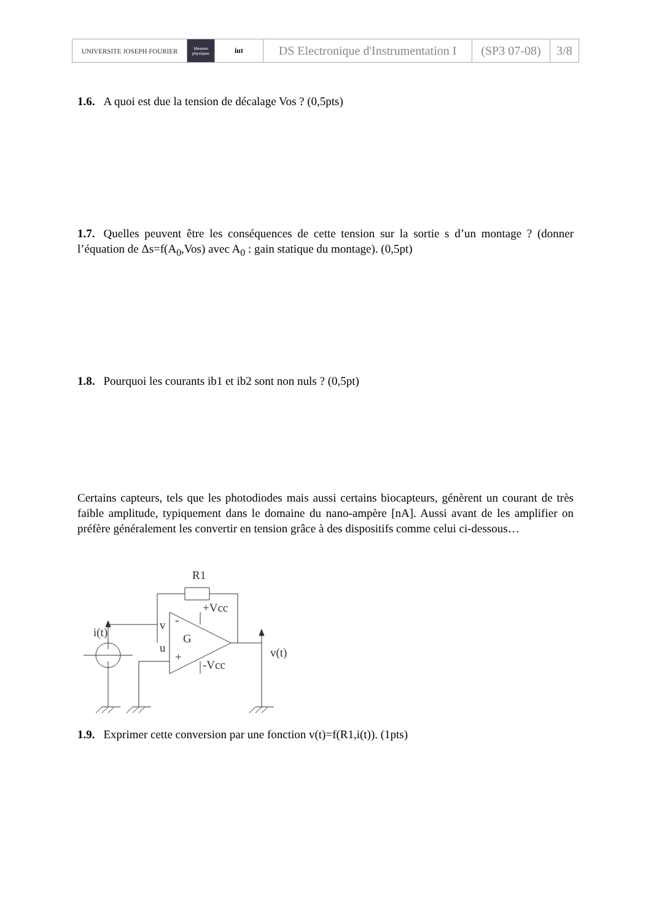| UNIVERSITE JOSEPH FOURIER | Mesures physiques | iut | DS Electronique d'Instrumentation I | (SP3 07-08) | 3/8 |
1.6. A quoi est due la tension de décalage Vos ? (0,5pts)
1.7. Quelles peuvent être les conséquences de cette tension sur la sortie s d’un montage ? (donner l’équation de Δs=f(A<sub>0</sub>,Vos) avec A<sub>0</sub> : gain statique du montage). (0,5pt)
1.8. Pourquoi les courants ib1 et ib2 sont non nuls ? (0,5pt)
Certains capteurs, tels que les photodiodes mais aussi certains biocapteurs, génèrent un courant de très faible amplitude, typiquement dans le domaine du nano-ampère [nA]. Aussi avant de les amplifier on préfère généralement les convertir en tension grâce à des dispositifs comme celui ci-dessous…
R1
i(t)
v
u
-
+
G
+Vcc
-Vcc
v(t)
1.9. Exprimer cette conversion par une fonction v(t)=f(R1,i(t)). (1pts)